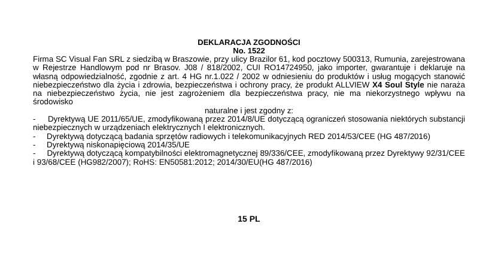DEKLARACJA ZGODNOŚCI
No. 1522
Firma SC Visual Fan SRL z siedzibą w Braszowie, przy ulicy Brazilor 61, kod pocztowy 500313, Rumunia, zarejestrowana w Rejestrze Handlowym pod nr Brasov. J08 / 818/2002, CUI RO14724950, jako importer, gwarantuje i deklaruje na własną odpowiedzialność, zgodnie z art. 4 HG nr.1.022 / 2002 w odniesieniu do produktów i usług mogących stanowić niebezpieczeństwo dla życia i zdrowia, bezpieczeństwa i ochrony pracy, że produkt ALLVIEW X4 Soul Style nie naraża na niebezpieczeństwo życia, nie jest zagrożeniem dla bezpieczeństwa pracy, nie ma niekorzystnego wpływu na środowisko
naturalne i jest zgodny z:
- Dyrektywą UE 2011/65/UE, zmodyfikowaną przez 2014/8/UE dotyczącą ograniczeń stosowania niektórych substancji niebezpiecznych w urządzeniach elektrycznych I elektronicznych.
- Dyrektywą dotyczącą badania sprzętów radiowych i telekomunikacyjnych RED 2014/53/CEE (HG 487/2016)
- Dyrektywą niskonapięciową 2014/35/UE
- Dyrektywą dotyczącą kompatybilności elektromagnetycznej 89/336/CEE, zmodyfikowaną przez Dyrektywy 92/31/CEE i 93/68/CEE (HG982/2007); RoHS: EN50581:2012; 2014/30/EU(HG 487/2016)
15 PL